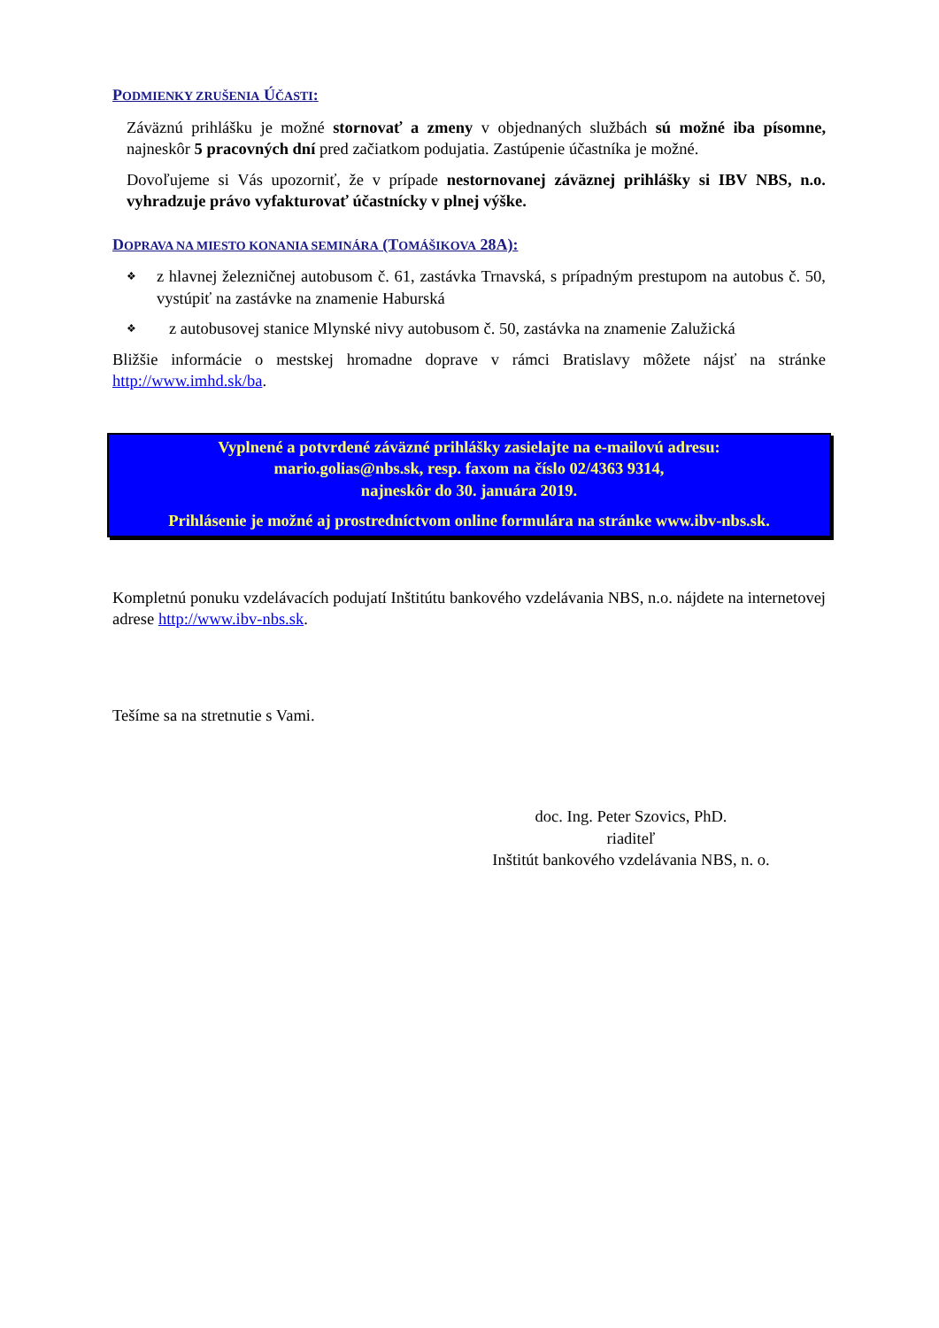PODMIENKY ZRUŠENIA ÚČASTI:
Záväznú prihlášku je možné stornovať a zmeny v objednaných službách sú možné iba písomne, najneskôr 5 pracovných dní pred začiatkom podujatia. Zastúpenie účastníka je možné.
Dovoľujeme si Vás upozorniť, že v prípade nestornovanej záväznej prihlášky si IBV NBS, n.o. vyhradzuje právo vyfakturovať účastnícky v plnej výške.
DOPRAVA NA MIESTO KONANIA SEMINÁRA (TOMÁŠIKOVA 28A):
❖ z hlavnej železničnej autobusom č. 61, zastávka Trnavská, s prípadným prestupom na autobus č. 50, vystúpiť na zastávke na znamenie Haburská
❖ z autobusovej stanice Mlynské nivy autobusom č. 50, zastávka na znamenie Zalužická
Bližšie informácie o mestskej hromadne doprave v rámci Bratislavy môžete nájsť na stránke http://www.imhd.sk/ba.
Vyplnené a potvrdené záväzné prihlášky zasielajte na e-mailovú adresu:
mario.golias@nbs.sk, resp. faxom na číslo 02/4363 9314,
najneskôr do 30. januára 2019.
Prihlásenie je možné aj prostredníctvom online formulára na stránke www.ibv-nbs.sk.
Kompletnú ponuku vzdelávacích podujatí Inštitútu bankového vzdelávania NBS, n.o. nájdete na internetovej adrese http://www.ibv-nbs.sk.
Tešíme sa na stretnutie s Vami.
doc. Ing. Peter Szovics, PhD.
riaditeľ
Inštitút bankového vzdelávania NBS, n. o.